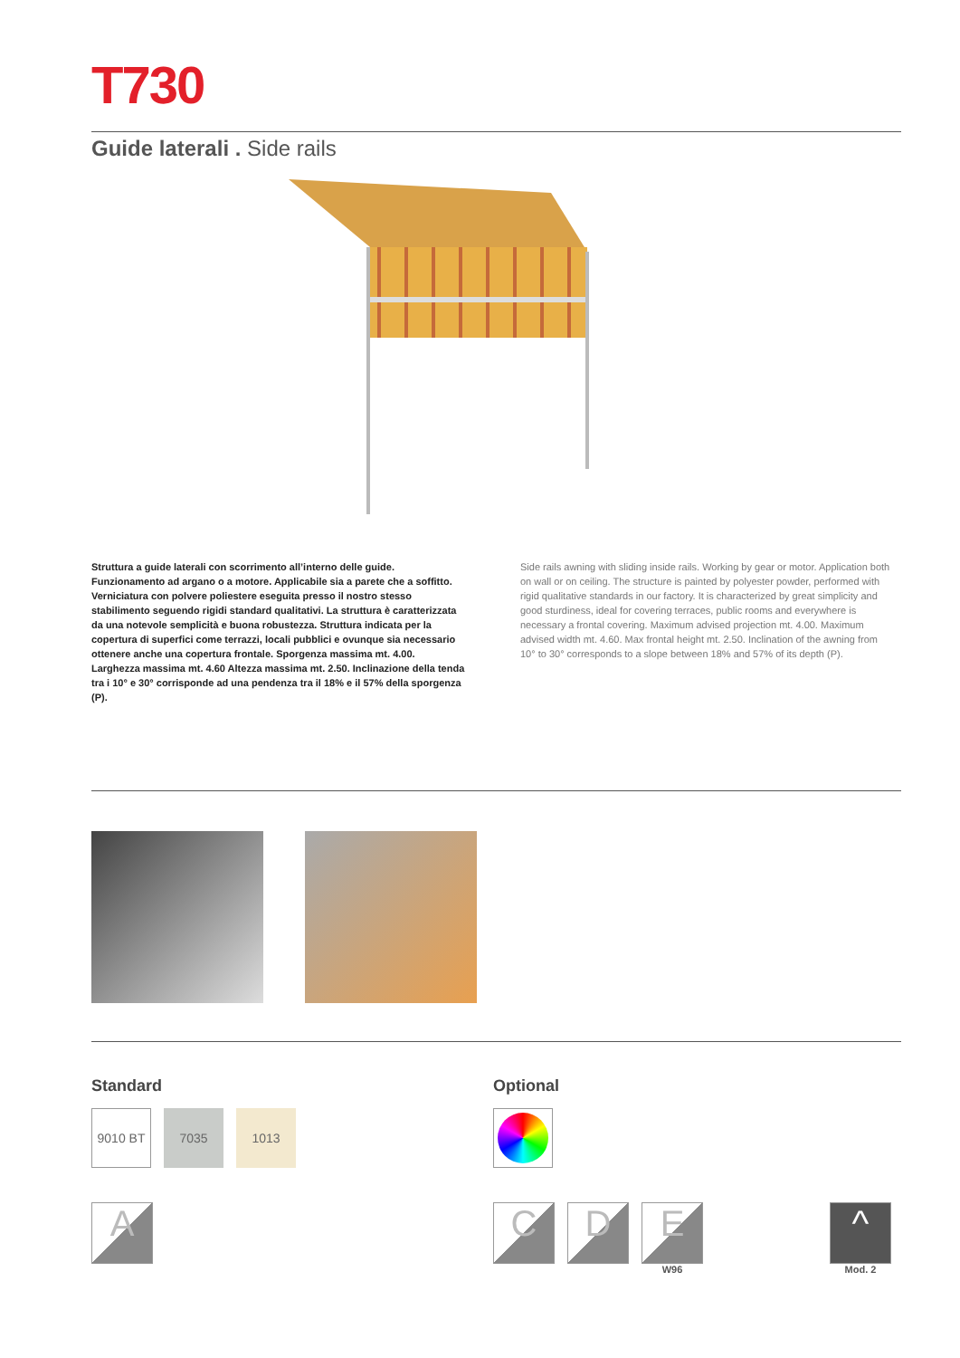T730
Guide laterali . Side rails
Struttura a guide laterali con scorrimento all’interno delle guide. Funzionamento ad argano o a motore. Applicabile sia a parete che a soffitto. Verniciatura con polvere poliestere eseguita presso il nostro stesso stabilimento seguendo rigidi standard qualitativi. La struttura è caratterizzata da una notevole semplicità e buona robustezza. Struttura indicata per la copertura di superfici come terrazzi, locali pubblici e ovunque sia necessario ottenere anche una copertura frontale. Sporgenza massima mt. 4.00. Larghezza massima mt. 4.60 Altezza massima mt. 2.50. Inclinazione della tenda tra i 10° e 30° corrisponde ad una pendenza tra il 18% e il 57% della sporgenza (P).
Side rails awning with sliding inside rails. Working by gear or motor. Application both on wall or on ceiling. The structure is painted by polyester powder, performed with rigid qualitative standards in our factory. It is characterized by great simplicity and good sturdiness, ideal for covering terraces, public rooms and everywhere is necessary a frontal covering. Maximum advised projection mt. 4.00. Maximum advised width mt. 4.60. Max frontal height mt. 2.50. Inclination of the awning from 10° to 30° corresponds to a slope between 18% and 57% of its depth (P).
Standard
9010 BT 7035 1013
A
Optional
C D E
W96
^
Mod. 2